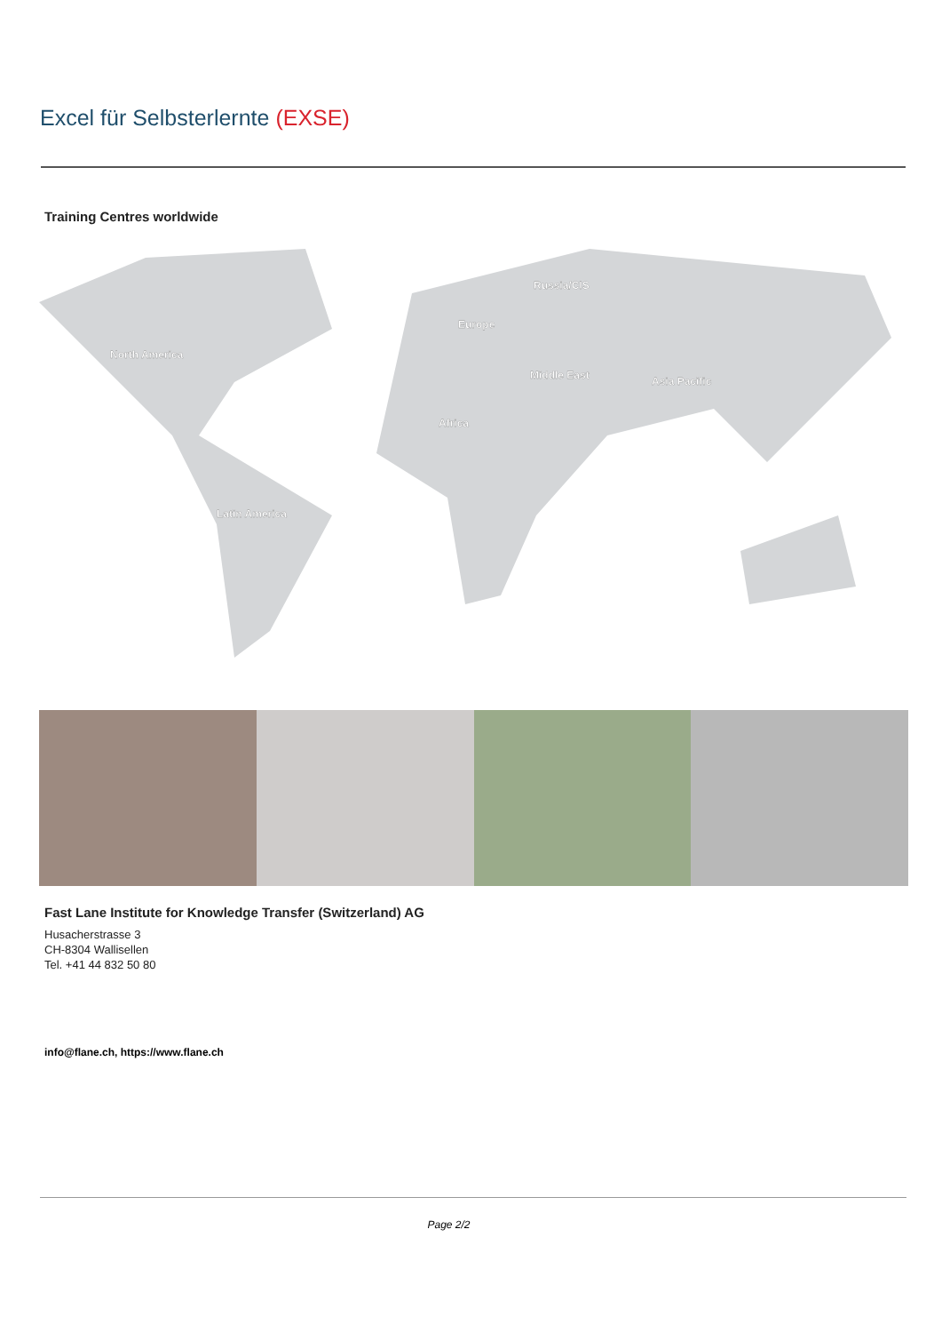Excel für Selbsterlernte (EXSE)
Training Centres worldwide
North America
Latin America
Africa
Europe
Russia/CIS
Middle East
Asia Pacific
Fast Lane Institute for Knowledge Transfer (Switzerland) AG
Husacherstrasse 3
CH-8304 Wallisellen
Tel. +41 44 832 50 80
info@flane.ch, https://www.flane.ch
Page 2/2